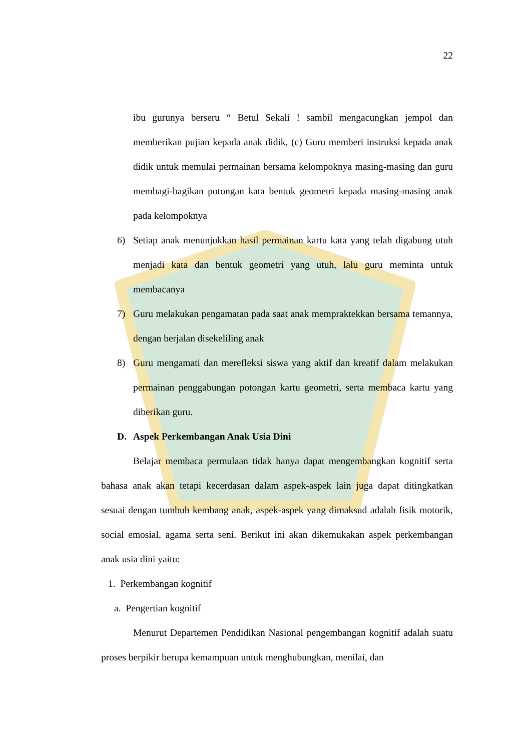22
ibu gurunya berseru “ Betul Sekali ! sambil mengacungkan jempol dan memberikan pujian kepada anak didik, (c) Guru memberi instruksi kepada anak didik untuk memulai permainan bersama kelompoknya masing-masing dan guru membagi-bagikan potongan kata bentuk geometri kepada masing-masing anak pada kelompoknya
6) Setiap anak menunjukkan hasil permainan kartu kata yang telah digabung utuh menjadi kata dan bentuk geometri yang utuh, lalu guru meminta untuk membacanya
7) Guru melakukan pengamatan pada saat anak mempraktekkan bersama temannya, dengan berjalan disekeliling anak
8) Guru mengamati dan merefleksi siswa yang aktif dan kreatif dalam melakukan permainan penggabungan potongan kartu geometri, serta membaca kartu yang diberikan guru.
D. Aspek Perkembangan Anak Usia Dini
Belajar membaca permulaan tidak hanya dapat mengembangkan kognitif serta bahasa anak akan tetapi kecerdasan dalam aspek-aspek lain juga dapat ditingkatkan sesuai dengan tumbuh kembang anak, aspek-aspek yang dimaksud adalah fisik motorik, social emosial, agama serta seni. Berikut ini akan dikemukakan aspek perkembangan anak usia dini yaitu:
1. Perkembangan kognitif
a. Pengertian kognitif
Menurut Departemen Pendidikan Nasional pengembangan kognitif adalah suatu proses berpikir berupa kemampuan untuk menghubungkan, menilai, dan